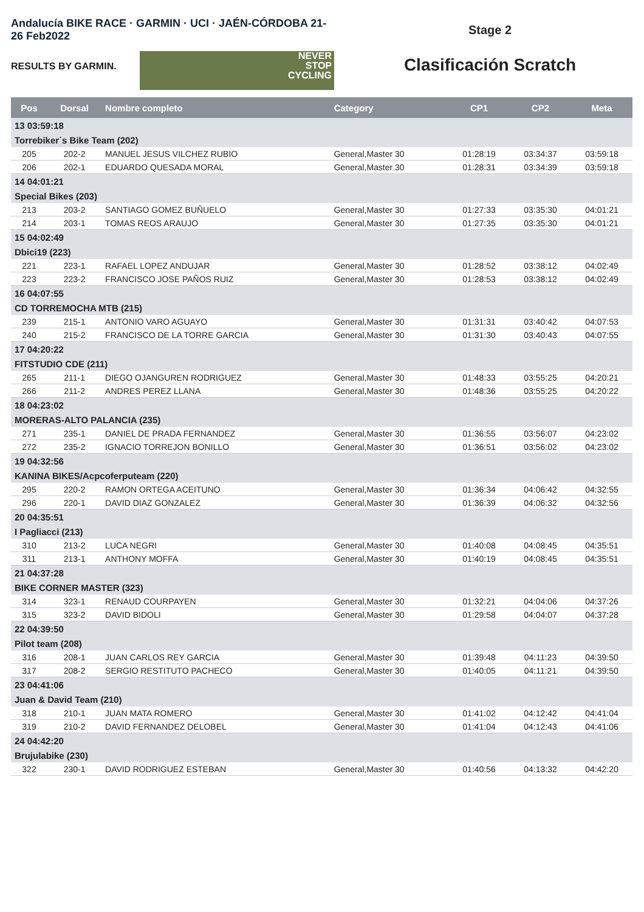Andalucía BIKE RACE · GARMIN · UCI · JAÉN-CÓRDOBA 21-26 Feb2022
RESULTS BY GARMIN.
NEVER
STOP
CYCLING
Stage 2
Clasificación Scratch
| Pos | Dorsal | Nombre completo | Category | CP1 | CP2 | Meta |
| --- | --- | --- | --- | --- | --- | --- |
| 13 03:59:18 | | | | | | |
| Torrebiker´s Bike Team (202) | | | | | | |
| 205 | 202-2 | MANUEL JESUS VILCHEZ RUBIO | General,Master 30 | 01:28:19 | 03:34:37 | 03:59:18 |
| 206 | 202-1 | EDUARDO QUESADA MORAL | General,Master 30 | 01:28:31 | 03:34:39 | 03:59:18 |
| 14 04:01:21 | | | | | | |
| Special Bikes (203) | | | | | | |
| 213 | 203-2 | SANTIAGO GOMEZ BUÑUELO | General,Master 30 | 01:27:33 | 03:35:30 | 04:01:21 |
| 214 | 203-1 | TOMAS REOS ARAUJO | General,Master 30 | 01:27:35 | 03:35:30 | 04:01:21 |
| 15 04:02:49 | | | | | | |
| Dbici19 (223) | | | | | | |
| 221 | 223-1 | RAFAEL LOPEZ ANDUJAR | General,Master 30 | 01:28:52 | 03:38:12 | 04:02:49 |
| 223 | 223-2 | FRANCISCO JOSE PAÑOS RUIZ | General,Master 30 | 01:28:53 | 03:38:12 | 04:02:49 |
| 16 04:07:55 | | | | | | |
| CD TORREMOCHA MTB (215) | | | | | | |
| 239 | 215-1 | ANTONIO VARO AGUAYO | General,Master 30 | 01:31:31 | 03:40:42 | 04:07:53 |
| 240 | 215-2 | FRANCISCO DE LA TORRE GARCIA | General,Master 30 | 01:31:30 | 03:40:43 | 04:07:55 |
| 17 04:20:22 | | | | | | |
| FITSTUDIO CDE (211) | | | | | | |
| 265 | 211-1 | DIEGO OJANGUREN RODRIGUEZ | General,Master 30 | 01:48:33 | 03:55:25 | 04:20:21 |
| 266 | 211-2 | ANDRES PEREZ LLANA | General,Master 30 | 01:48:36 | 03:55:25 | 04:20:22 |
| 18 04:23:02 | | | | | | |
| MORERAS-ALTO PALANCIA (235) | | | | | | |
| 271 | 235-1 | DANIEL DE PRADA FERNANDEZ | General,Master 30 | 01:36:55 | 03:56:07 | 04:23:02 |
| 272 | 235-2 | IGNACIO TORREJON BONILLO | General,Master 30 | 01:36:51 | 03:56:02 | 04:23:02 |
| 19 04:32:56 | | | | | | |
| KANINA BIKES/Acpcoferputeam (220) | | | | | | |
| 295 | 220-2 | RAMON ORTEGA ACEITUNO | General,Master 30 | 01:36:34 | 04:06:42 | 04:32:55 |
| 296 | 220-1 | DAVID DIAZ GONZALEZ | General,Master 30 | 01:36:39 | 04:06:32 | 04:32:56 |
| 20 04:35:51 | | | | | | |
| I Pagliacci (213) | | | | | | |
| 310 | 213-2 | LUCA NEGRI | General,Master 30 | 01:40:08 | 04:08:45 | 04:35:51 |
| 311 | 213-1 | ANTHONY MOFFA | General,Master 30 | 01:40:19 | 04:08:45 | 04:35:51 |
| 21 04:37:28 | | | | | | |
| BIKE CORNER MASTER (323) | | | | | | |
| 314 | 323-1 | RENAUD COURPAYEN | General,Master 30 | 01:32:21 | 04:04:06 | 04:37:26 |
| 315 | 323-2 | DAVID BIDOLI | General,Master 30 | 01:29:58 | 04:04:07 | 04:37:28 |
| 22 04:39:50 | | | | | | |
| Pilot team (208) | | | | | | |
| 316 | 208-1 | JUAN CARLOS REY GARCIA | General,Master 30 | 01:39:48 | 04:11:23 | 04:39:50 |
| 317 | 208-2 | SERGIO RESTITUTO PACHECO | General,Master 30 | 01:40:05 | 04:11:21 | 04:39:50 |
| 23 04:41:06 | | | | | | |
| Juan & David Team (210) | | | | | | |
| 318 | 210-1 | JUAN MATA ROMERO | General,Master 30 | 01:41:02 | 04:12:42 | 04:41:04 |
| 319 | 210-2 | DAVID FERNANDEZ DELOBEL | General,Master 30 | 01:41:04 | 04:12:43 | 04:41:06 |
| 24 04:42:20 | | | | | | |
| Brujulabike (230) | | | | | | |
| 322 | 230-1 | DAVID RODRIGUEZ ESTEBAN | General,Master 30 | 01:40:56 | 04:13:32 | 04:42:20 |